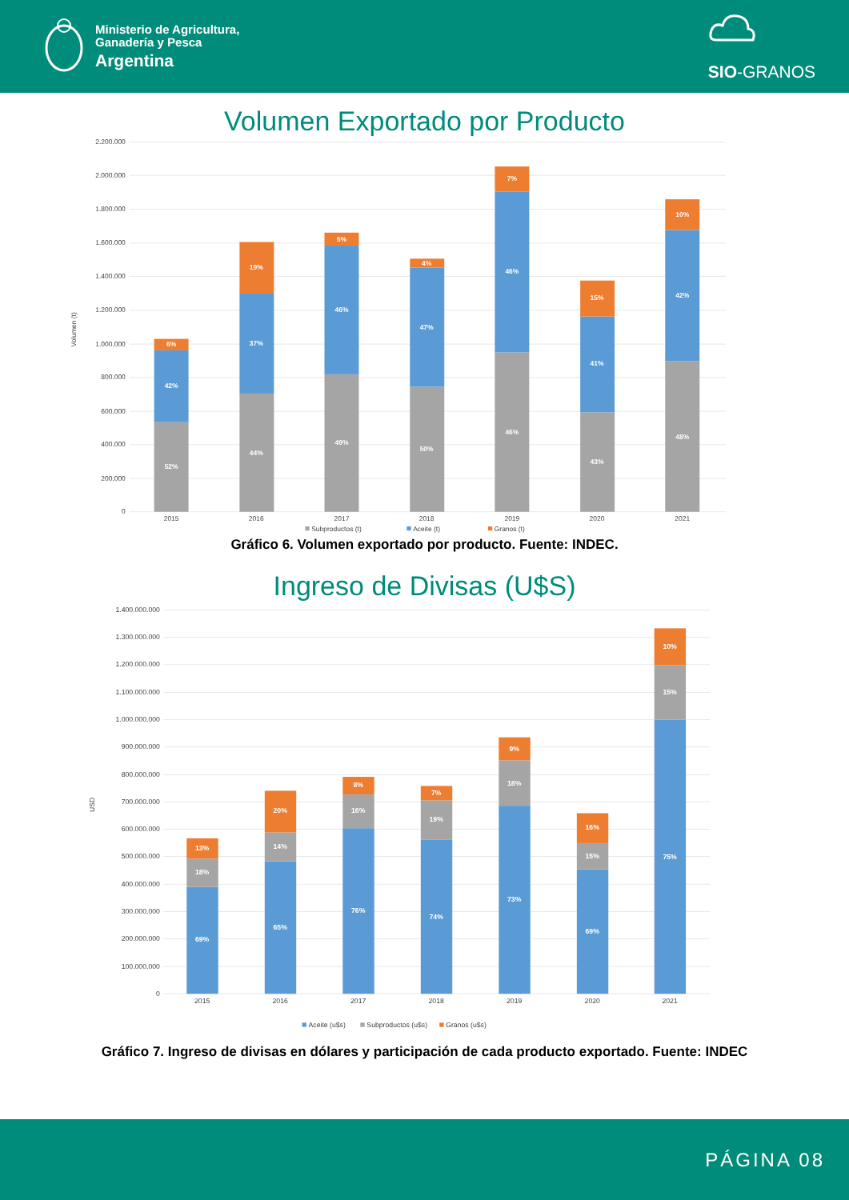Ministerio de Agricultura,
Ganadería y Pesca
Argentina
SIO-GRANOS
Volumen Exportado por Producto
2.200.000
2.000.000
1.800.000
1.600.000
1.400.000
1.200.000
1.000.000
800.000
600.000
400.000
200.000
0
Volumen (t)
6%
42%
52%
19%
37%
44%
5%
46%
49%
4%
47%
50%
7%
46%
46%
15%
41%
43%
10%
42%
48%
2015
2016
2017
2018
2019
2020
2021
Subproductos (t)
Aceite (t)
Granos (t)
Gráfico 6. Volumen exportado por producto. Fuente: INDEC.
Ingreso de Divisas (U$S)
1.400.000.000
1.300.000.000
1.200.000.000
1.100.000.000
1.000.000.000
900.000.000
800.000.000
700.000.000
600.000.000
500.000.000
400.000.000
300.000.000
200.000.000
100.000.000
0
USD
13%
18%
69%
20%
14%
65%
8%
16%
76%
7%
19%
74%
9%
18%
73%
16%
15%
69%
10%
15%
75%
2015
2016
2017
2018
2019
2020
2021
Aceite (u$s)
Subproductos (u$s)
Granos (u$s)
Gráfico 7. Ingreso de divisas en dólares y participación de cada producto exportado. Fuente: INDEC
PÁGINA 08